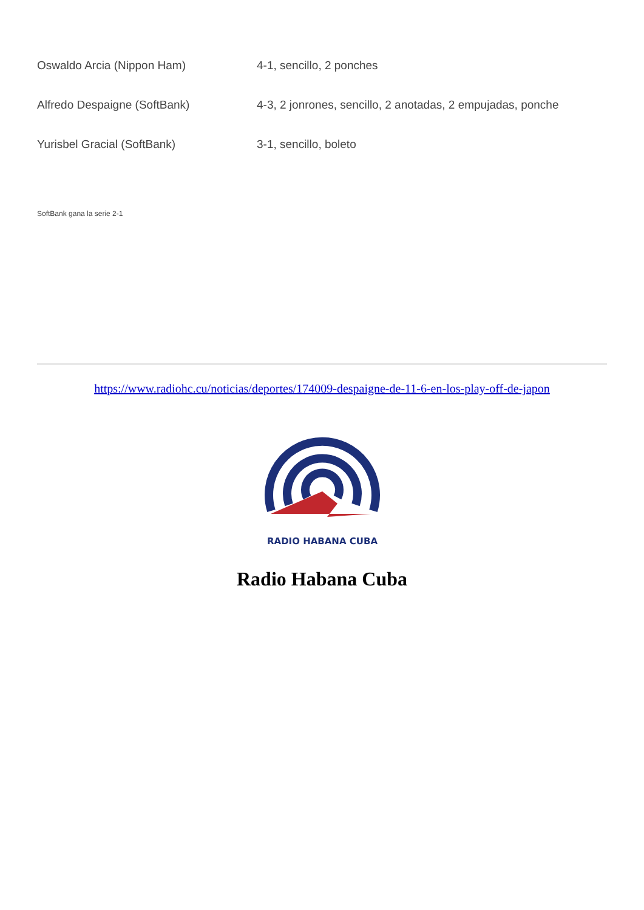| Oswaldo Arcia (Nippon Ham) | 4-1, sencillo, 2 ponches |
| Alfredo Despaigne (SoftBank) | 4-3, 2 jonrones, sencillo, 2 anotadas, 2 empujadas, ponche |
| Yurisbel Gracial (SoftBank) | 3-1, sencillo, boleto |
SoftBank gana la serie 2-1
https://www.radiohc.cu/noticias/deportes/174009-despaigne-de-11-6-en-los-play-off-de-japon
RADIO HABANA CUBA
Radio Habana Cuba